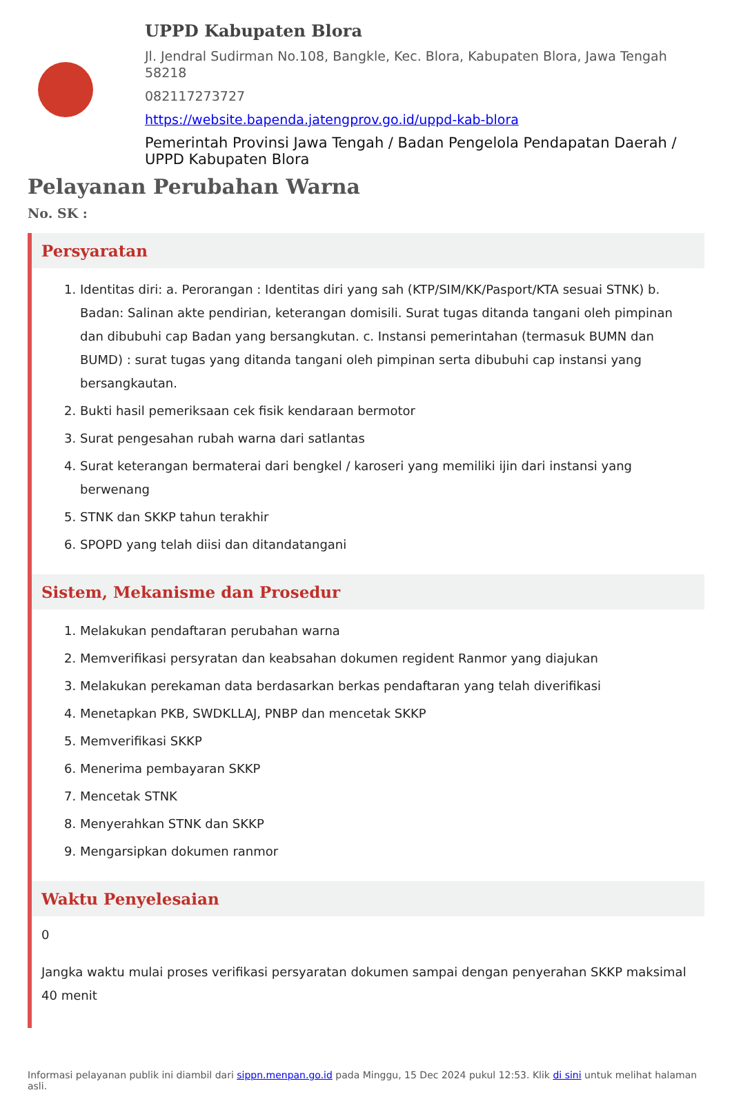UPPD Kabupaten Blora
Jl. Jendral Sudirman No.108, Bangkle, Kec. Blora, Kabupaten Blora, Jawa Tengah 58218
082117273727
https://website.bapenda.jatengprov.go.id/uppd-kab-blora
Pemerintah Provinsi Jawa Tengah / Badan Pengelola Pendapatan Daerah / UPPD Kabupaten Blora
Pelayanan Perubahan Warna
No. SK :
Persyaratan
1. Identitas diri: a. Perorangan : Identitas diri yang sah (KTP/SIM/KK/Pasport/KTA sesuai STNK) b. Badan: Salinan akte pendirian, keterangan domisili. Surat tugas ditanda tangani oleh pimpinan dan dibubuhi cap Badan yang bersangkutan. c. Instansi pemerintahan (termasuk BUMN dan BUMD) : surat tugas yang ditanda tangani oleh pimpinan serta dibubuhi cap instansi yang bersangkautan.
2. Bukti hasil pemeriksaan cek fisik kendaraan bermotor
3. Surat pengesahan rubah warna dari satlantas
4. Surat keterangan bermaterai dari bengkel / karoseri yang memiliki ijin dari instansi yang berwenang
5. STNK dan SKKP tahun terakhir
6. SPOPD yang telah diisi dan ditandatangani
Sistem, Mekanisme dan Prosedur
1. Melakukan pendaftaran perubahan warna
2. Memverifikasi persyratan dan keabsahan dokumen regident Ranmor yang diajukan
3. Melakukan perekaman data berdasarkan berkas pendaftaran yang telah diverifikasi
4. Menetapkan PKB, SWDKLLAJ, PNBP dan mencetak SKKP
5. Memverifikasi SKKP
6. Menerima pembayaran SKKP
7. Mencetak STNK
8. Menyerahkan STNK dan SKKP
9. Mengarsipkan dokumen ranmor
Waktu Penyelesaian
0
Jangka waktu mulai proses verifikasi persyaratan dokumen sampai dengan penyerahan SKKP maksimal 40 menit
Informasi pelayanan publik ini diambil dari sippn.menpan.go.id pada Minggu, 15 Dec 2024 pukul 12:53. Klik di sini untuk melihat halaman asli.